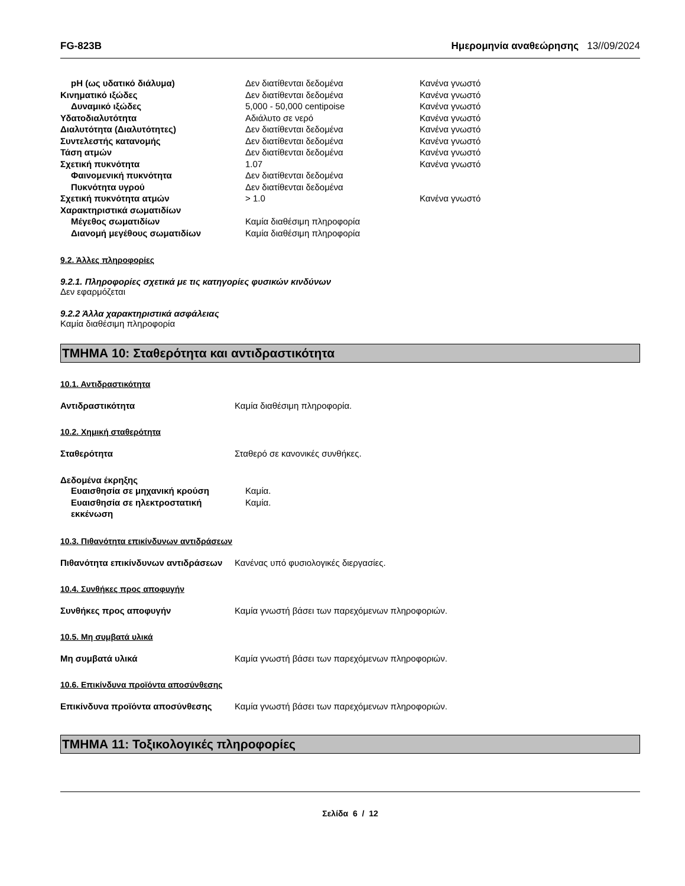FG-823B Ημερομηνία αναθεώρησης 13//09/2024
| pH (ως υδατικό διάλυμα) | Δεν διατίθενται δεδομένα | Κανένα γνωστό |
| Κινηματικό ιξώδες | Δεν διατίθενται δεδομένα | Κανένα γνωστό |
| Δυναμικό ιξώδες | 5,000 - 50,000 centipoise | Κανένα γνωστό |
| Υδατοδιαλυτότητα | Αδιάλυτο σε νερό | Κανένα γνωστό |
| Διαλυτότητα (Διαλυτότητες) | Δεν διατίθενται δεδομένα | Κανένα γνωστό |
| Συντελεστής κατανομής | Δεν διατίθενται δεδομένα | Κανένα γνωστό |
| Τάση ατμών | Δεν διατίθενται δεδομένα | Κανένα γνωστό |
| Σχετική πυκνότητα | 1.07 | Κανένα γνωστό |
| Φαινομενική πυκνότητα | Δεν διατίθενται δεδομένα | |
| Πυκνότητα υγρού | Δεν διατίθενται δεδομένα | |
| Σχετική πυκνότητα ατμών | > 1.0 | Κανένα γνωστό |
| Χαρακτηριστικά σωματιδίων | | |
| Μέγεθος σωματιδίων | Καμία διαθέσιμη πληροφορία | |
| Διανομή μεγέθους σωματιδίων | Καμία διαθέσιμη πληροφορία | |
9.2. Άλλες πληροφορίες
9.2.1. Πληροφορίες σχετικά με τις κατηγορίες φυσικών κινδύνων
Δεν εφαρμόζεται
9.2.2 Άλλα χαρακτηριστικά ασφάλειας
Καμία διαθέσιμη πληροφορία
ΤΜΗΜΑ 10: Σταθερότητα και αντιδραστικότητα
10.1. Αντιδραστικότητα
Αντιδραστικότητα Καμία διαθέσιμη πληροφορία.
10.2. Χημική σταθερότητα
Σταθερότητα Σταθερό σε κανονικές συνθήκες.
Δεδομένα έκρηξης
| Ευαισθησία σε μηχανική κρούση | Καμία. |
| Ευαισθησία σε ηλεκτροστατική εκκένωση | Καμία. |
10.3. Πιθανότητα επικίνδυνων αντιδράσεων
Πιθανότητα επικίνδυνων αντιδράσεων Κανένας υπό φυσιολογικές διεργασίες.
10.4. Συνθήκες προς αποφυγήν
Συνθήκες προς αποφυγήν Καμία γνωστή βάσει των παρεχόμενων πληροφοριών.
10.5. Μη συμβατά υλικά
Μη συμβατά υλικά Καμία γνωστή βάσει των παρεχόμενων πληροφοριών.
10.6. Επικίνδυνα προϊόντα αποσύνθεσης
Επικίνδυνα προϊόντα αποσύνθεσης Καμία γνωστή βάσει των παρεχόμενων πληροφοριών.
ΤΜΗΜΑ 11: Τοξικολογικές πληροφορίες
Σελίδα 6 / 12